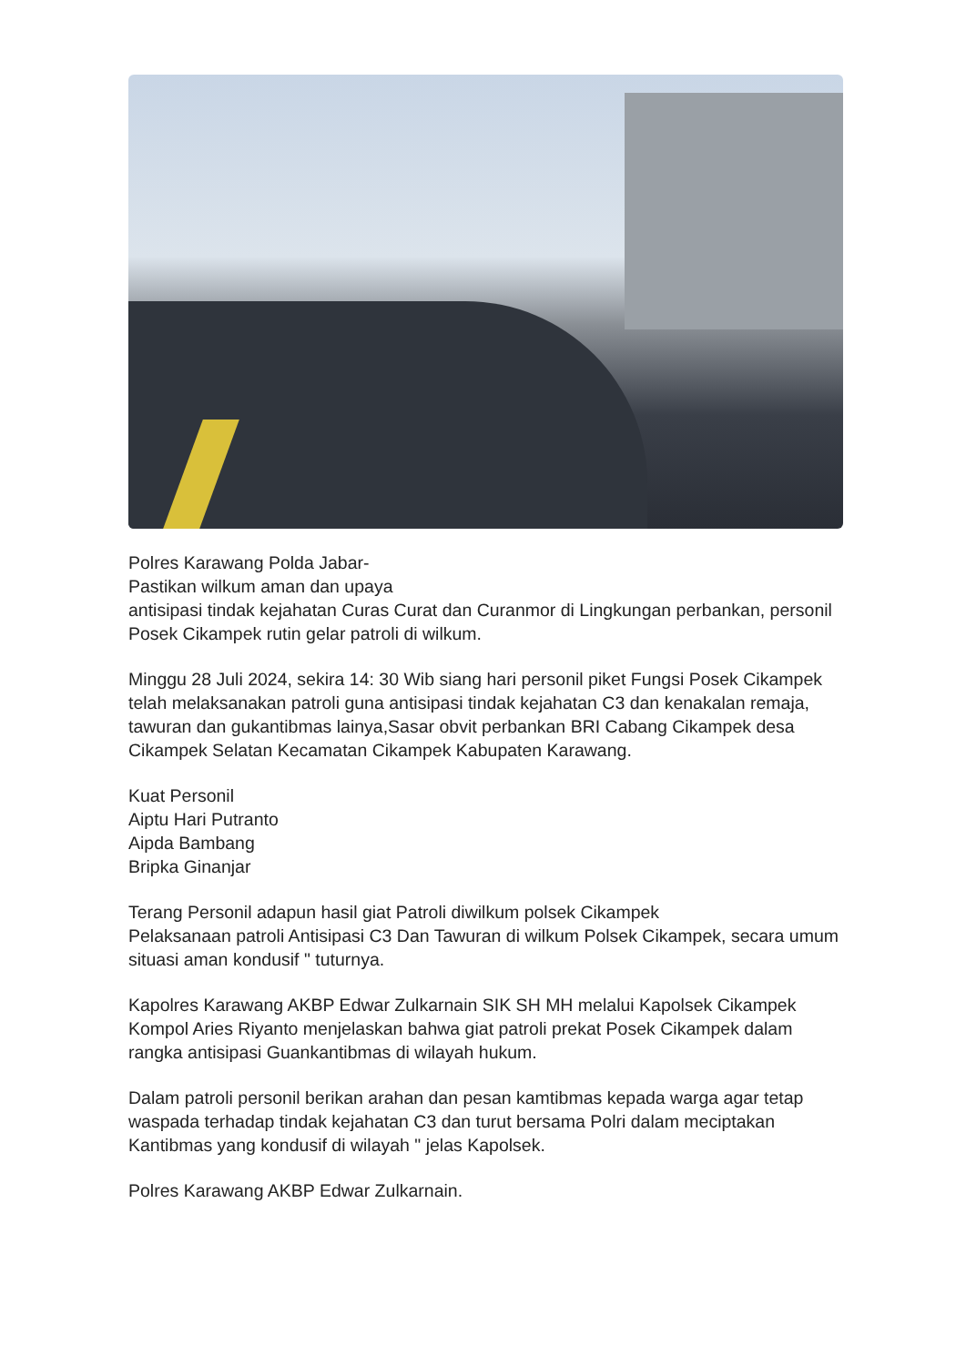Polres Karawang Polda Jabar-
Pastikan wilkum aman dan upaya
antisipasi tindak kejahatan Curas Curat dan Curanmor di Lingkungan perbankan, personil Posek Cikampek rutin gelar patroli di wilkum.
Minggu 28 Juli 2024, sekira 14: 30 Wib siang hari personil piket Fungsi Posek Cikampek
telah melaksanakan patroli guna antisipasi tindak kejahatan C3 dan kenakalan remaja, tawuran dan gukantibmas lainya,Sasar obvit perbankan BRI Cabang Cikampek desa Cikampek Selatan Kecamatan Cikampek Kabupaten Karawang.
Kuat Personil
Aiptu Hari Putranto
Aipda Bambang
Bripka Ginanjar
Terang Personil adapun hasil giat Patroli diwilkum polsek Cikampek
Pelaksanaan patroli Antisipasi C3 Dan Tawuran di wilkum Polsek Cikampek, secara umum situasi aman kondusif " tuturnya.
Kapolres Karawang AKBP Edwar Zulkarnain SIK SH MH melalui Kapolsek Cikampek Kompol Aries Riyanto menjelaskan bahwa giat patroli prekat Posek Cikampek dalam rangka antisipasi Guankantibmas di wilayah hukum.
Dalam patroli personil berikan arahan dan pesan kamtibmas kepada warga agar tetap waspada terhadap tindak kejahatan C3 dan turut bersama Polri dalam meciptakan Kantibmas yang kondusif di wilayah " jelas Kapolsek.
Polres Karawang AKBP Edwar Zulkarnain.